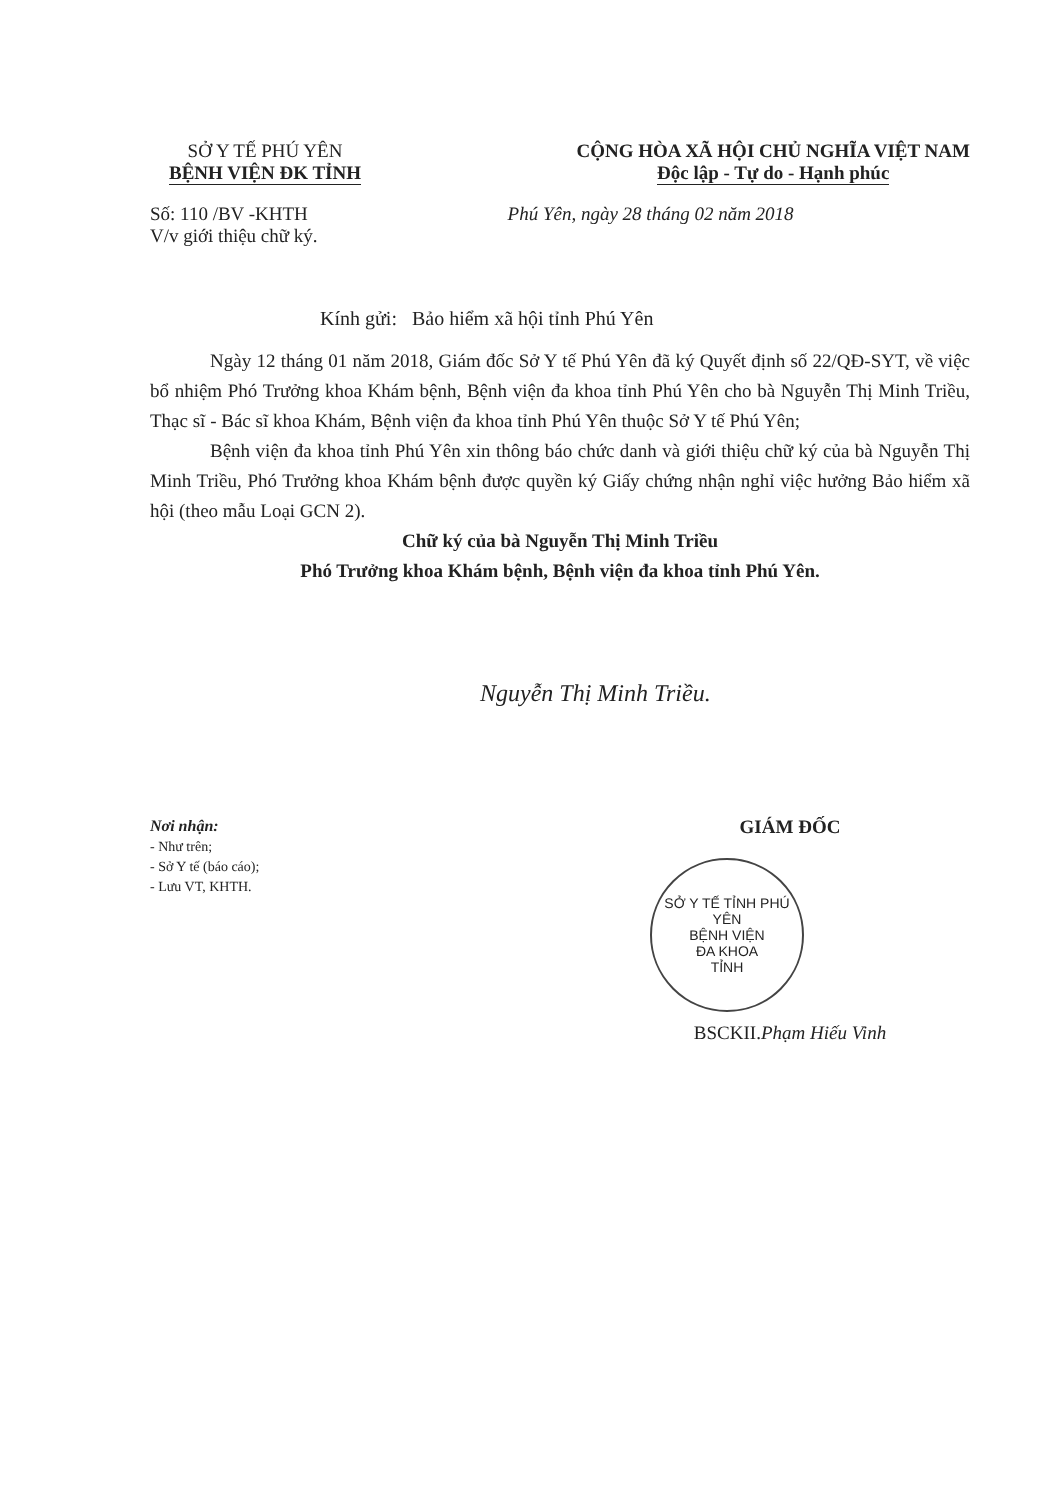SỞ Y TẾ PHÚ YÊN
BỆNH VIỆN ĐK TỈNH
CỘNG HÒA XÃ HỘI CHỦ NGHĨA VIỆT NAM
Độc lập - Tự do - Hạnh phúc
Số: 110 /BV -KHTH
V/v giới thiệu chữ ký.
Phú Yên, ngày 28 tháng 02 năm 2018
Kính gửi: Bảo hiểm xã hội tỉnh Phú Yên
Ngày 12 tháng 01 năm 2018, Giám đốc Sở Y tế Phú Yên đã ký Quyết định số 22/QĐ-SYT, về việc bổ nhiệm Phó Trưởng khoa Khám bệnh, Bệnh viện đa khoa tỉnh Phú Yên cho bà Nguyễn Thị Minh Triều, Thạc sĩ - Bác sĩ khoa Khám, Bệnh viện đa khoa tỉnh Phú Yên thuộc Sở Y tế Phú Yên;
Bệnh viện đa khoa tỉnh Phú Yên xin thông báo chức danh và giới thiệu chữ ký của bà Nguyễn Thị Minh Triều, Phó Trưởng khoa Khám bệnh được quyền ký Giấy chứng nhận nghỉ việc hưởng Bảo hiểm xã hội (theo mẫu Loại GCN 2).
Chữ ký của bà Nguyễn Thị Minh Triều
Phó Trưởng khoa Khám bệnh, Bệnh viện đa khoa tỉnh Phú Yên.
Nguyễn Thị Minh Triều.
Nơi nhận:
- Như trên;
- Sở Y tế (báo cáo);
- Lưu VT, KHTH.
GIÁM ĐỐC
SỞ Y TẾ TỈNH PHÚ YÊN
BỆNH VIỆN
ĐA KHOA
TỈNH
BSCKII.Phạm Hiếu Vinh